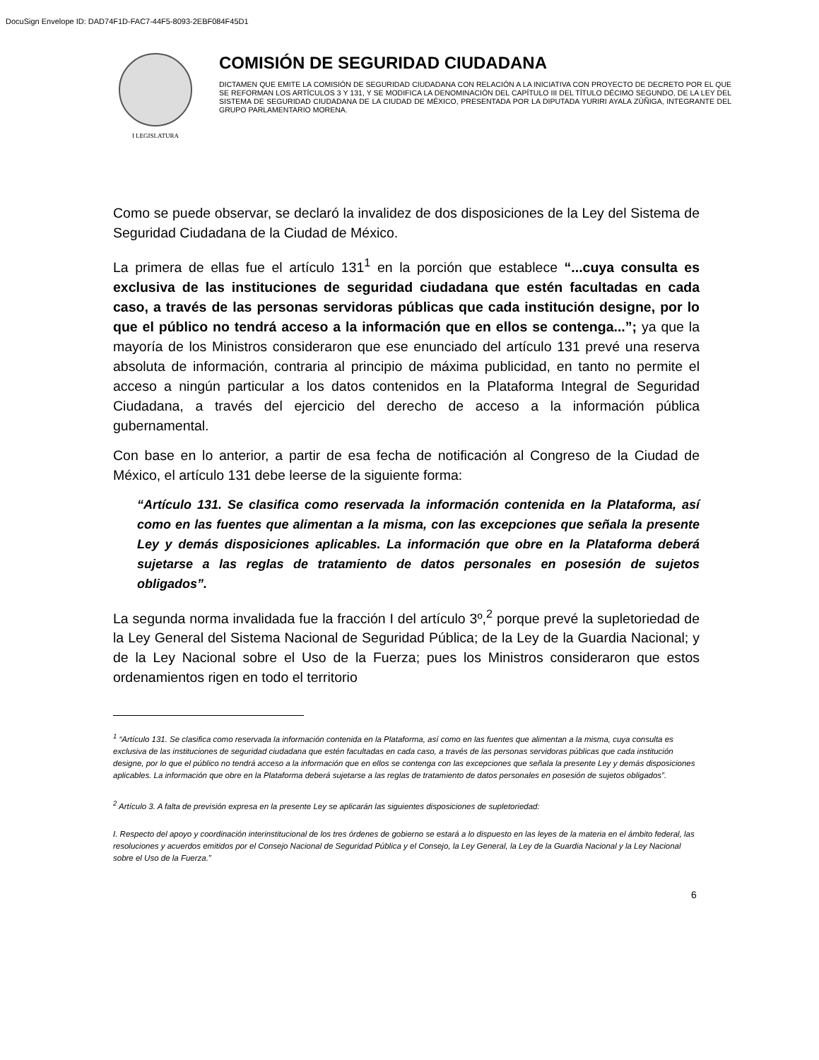DocuSign Envelope ID: DAD74F1D-FAC7-44F5-8093-2EBF084F45D1
I LEGISLATURA
COMISIÓN DE SEGURIDAD CIUDADANA
DICTAMEN QUE EMITE LA COMISIÓN DE SEGURIDAD CIUDADANA CON RELACIÓN A LA INICIATIVA CON PROYECTO DE DECRETO POR EL QUE SE REFORMAN LOS ARTÍCULOS 3 Y 131, Y SE MODIFICA LA DENOMINACIÓN DEL CAPÍTULO III DEL TÍTULO DÉCIMO SEGUNDO, DE LA LEY DEL SISTEMA DE SEGURIDAD CIUDADANA DE LA CIUDAD DE MÉXICO, PRESENTADA POR LA DIPUTADA YURIRI AYALA ZÚÑIGA, INTEGRANTE DEL GRUPO PARLAMENTARIO MORENA.
Como se puede observar, se declaró la invalidez de dos disposiciones de la Ley del Sistema de Seguridad Ciudadana de la Ciudad de México.
La primera de ellas fue el artículo 131<sup>1</sup> en la porción que establece “...cuya consulta es exclusiva de las instituciones de seguridad ciudadana que estén facultadas en cada caso, a través de las personas servidoras públicas que cada institución designe, por lo que el público no tendrá acceso a la información que en ellos se contenga...”; ya que la mayoría de los Ministros consideraron que ese enunciado del artículo 131 prevé una reserva absoluta de información, contraria al principio de máxima publicidad, en tanto no permite el acceso a ningún particular a los datos contenidos en la Plataforma Integral de Seguridad Ciudadana, a través del ejercicio del derecho de acceso a la información pública gubernamental.
Con base en lo anterior, a partir de esa fecha de notificación al Congreso de la Ciudad de México, el artículo 131 debe leerse de la siguiente forma:
“Artículo 131. Se clasifica como reservada la información contenida en la Plataforma, así como en las fuentes que alimentan a la misma, con las excepciones que señala la presente Ley y demás disposiciones aplicables. La información que obre en la Plataforma deberá sujetarse a las reglas de tratamiento de datos personales en posesión de sujetos obligados”.
La segunda norma invalidada fue la fracción I del artículo 3º,<sup>2</sup> porque prevé la supletoriedad de la Ley General del Sistema Nacional de Seguridad Pública; de la Ley de la Guardia Nacional; y de la Ley Nacional sobre el Uso de la Fuerza; pues los Ministros consideraron que estos ordenamientos rigen en todo el territorio
<sup>1</sup> “Artículo 131. Se clasifica como reservada la información contenida en la Plataforma, así como en las fuentes que alimentan a la misma, cuya consulta es exclusiva de las instituciones de seguridad ciudadana que estén facultadas en cada caso, a través de las personas servidoras públicas que cada institución designe, por lo que el público no tendrá acceso a la información que en ellos se contenga con las excepciones que señala la presente Ley y demás disposiciones aplicables. La información que obre en la Plataforma deberá sujetarse a las reglas de tratamiento de datos personales en posesión de sujetos obligados”.
<sup>2</sup> Artículo 3. A falta de previsión expresa en la presente Ley se aplicarán las siguientes disposiciones de supletoriedad:
I. Respecto del apoyo y coordinación interinstitucional de los tres órdenes de gobierno se estará a lo dispuesto en las leyes de la materia en el ámbito federal, las resoluciones y acuerdos emitidos por el Consejo Nacional de Seguridad Pública y el Consejo, la Ley General, la Ley de la Guardia Nacional y la Ley Nacional sobre el Uso de la Fuerza.”
6